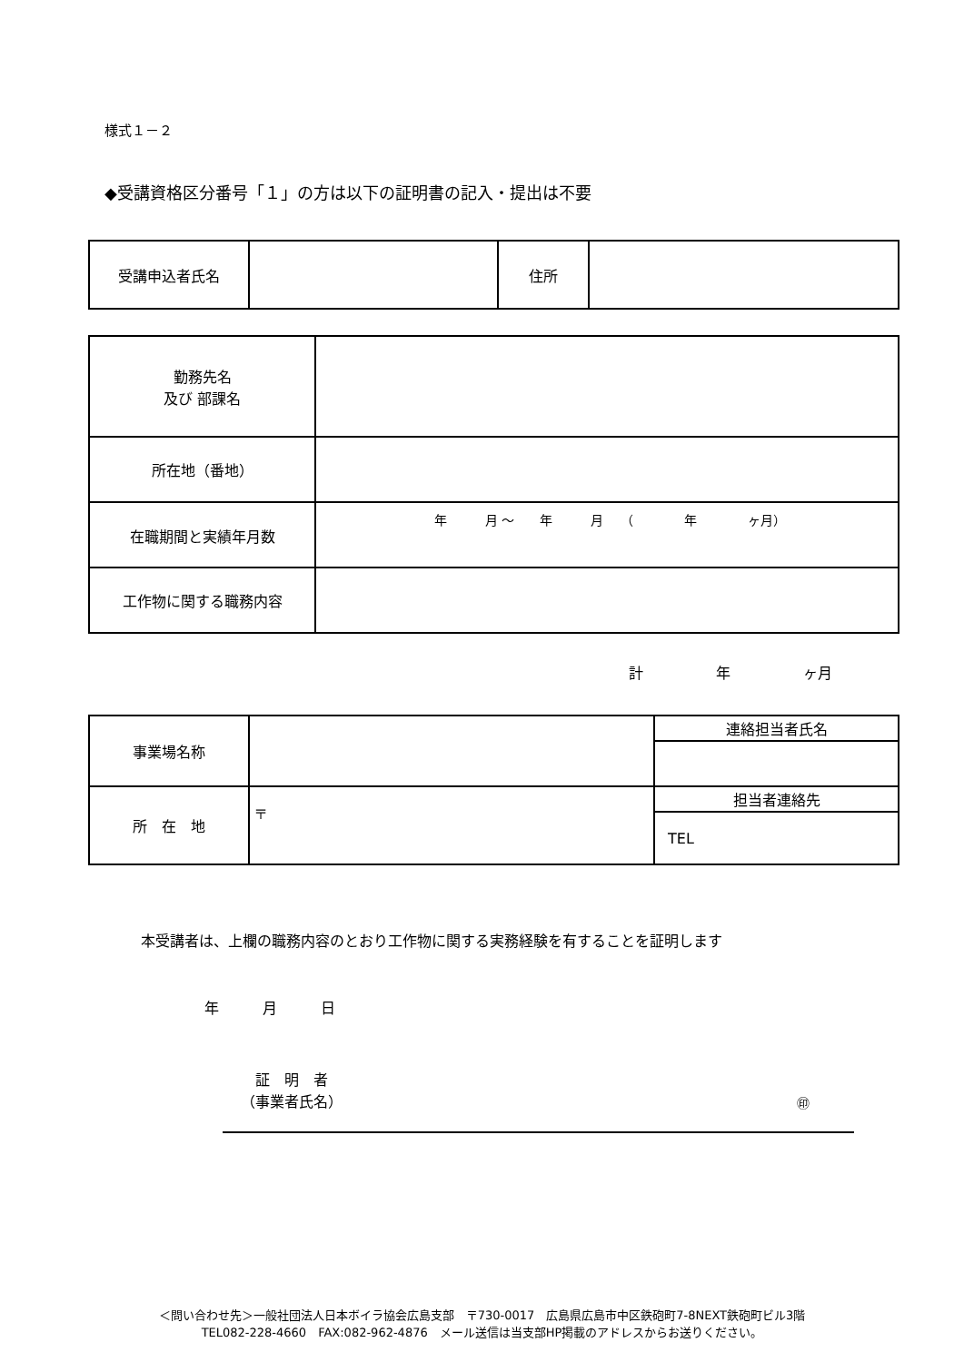様式１－２
◆受講資格区分番号「１」の方は以下の証明書の記入・提出は不要
| 受講申込者氏名 | | 住所 | |
| 勤務先名 及び 部課名 | |
| 所在地（番地） | |
| 在職期間と実績年月数 | 年 月 ～ 年 月 （ 年 ヶ月） |
| 工作物に関する職務内容 | |
計　　　　　年　　　　　ヶ月
| 事業場名称 | | 連絡担当者氏名 |
| 所 在 地 | 〒 | 担当者連絡先 |
| | | TEL |
本受講者は、上欄の職務内容のとおり工作物に関する実務経験を有することを証明します
年　　　月　　　日
　証　明　者
（事業者氏名）
㊞
＜問い合わせ先＞一般社団法人日本ボイラ協会広島支部　〒730-0017　広島県広島市中区鉄砲町7-8NEXT鉄砲町ビル3階
TEL082-228-4660　FAX:082-962-4876　メール送信は当支部HP掲載のアドレスからお送りください。